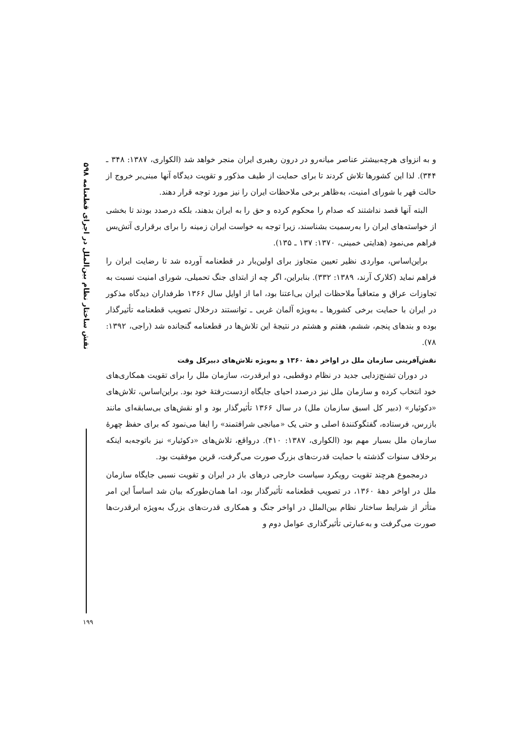نقش ساختار نظام بین‌الملل در اجرای قطعنامه ۵۹۸
و به انزوای هرچه‌بیشتر عناصر میانه‌رو در درون رهبری ایران منجر خواهد شد (الکواری، ۱۳۸۷: ۳۴۸ ـ ۳۴۴). لذا این کشورها تلاش کردند تا برای حمایت از طیف مذکور و تقویت دیدگاه آنها مبنی‌بر خروج از حالت قهر با شورای امنیت، به‌ظاهر برخی ملاحظات ایران را نیز مورد توجه قرار دهند.
البته آنها قصد نداشتند که صدام را محکوم کرده و حق را به ایران بدهند، بلکه درصدد بودند تا بخشی از خواسته‌های ایران را به‌رسمیت بشناسند، زیرا توجه به خواست ایران زمینه را برای برقراری آتش‌بس فراهم می‌نمود (هدایتی خمینی، ۱۳۷۰: ۱۳۷ ـ ۱۳۵).
براین‌اساس، مواردی نظیر تعیین متجاوز برای اولین‌بار در قطعنامه آورده شد تا رضایت ایران را فراهم نماید (کلارک آرند، ۱۳۸۹: ۳۳۲). بنابراین، اگر چه از ابتدای جنگ تحمیلی، شورای امنیت نسبت به تجاوزات عراق و متعاقباً ملاحظات ایران بی‌اعتنا بود، اما از اوایل سال ۱۳۶۶ طرفداران دیدگاه مذکور در ایران با حمایت برخی کشورها ـ به‌ویژه آلمان غربی ـ توانستند درخلال تصویب قطعنامه تأثیرگذار بوده و بندهای پنجم، ششم، هفتم و هشتم در نتیجهٔ این تلاش‌ها در قطعنامه گنجانده شد (راجی، ۱۳۹۲: ۷۸).
نقش‌آفرینی سازمان ملل در اواخر دههٔ ۱۳۶۰ و به‌ویژه تلاش‌های دبیرکل وقت
در دوران تشنج‌زدایی جدید در نظام دوقطبی، دو ابرقدرت، سازمان ملل را برای تقویت همکاری‌های خود انتخاب کرده و سازمان ملل نیز درصدد احیای جایگاه ازدست‌رفتهٔ خود بود. براین‌اساس، تلاش‌های «دکوئیار» (دبیر کل اسبق سازمان ملل) در سال ۱۳۶۶ تأثیرگذار بود و او نقش‌های بی‌سابقه‌ای مانند بازرس، فرستاده، گفتگوکنندهٔ اصلی و حتی یک «میانجی شرافتمند» را ایفا می‌نمود که برای حفظ چهرهٔ سازمان ملل بسیار مهم بود (الکواری، ۱۳۸۷: ۴۱۰). درواقع، تلاش‌های «دکوئیار» نیز باتوجه‌به اینکه برخلاف سنوات گذشته با حمایت قدرت‌های بزرگ صورت می‌گرفت، قرین موفقیت بود.
درمجموع هرچند تقویت رویکرد سیاست خارجی درهای باز در ایران و تقویت نسبی جایگاه سازمان ملل در اواخر دههٔ ۱۳۶۰، در تصویب قطعنامه تأثیرگذار بود، اما همان‌طورکه بیان شد اساساً این امر متأثر از شرایط ساختار نظام بین‌الملل در اواخر جنگ و همکاری قدرت‌های بزرگ به‌ویژه ابرقدرت‌ها صورت می‌گرفت و به‌عبارتی تأثیرگذاری عوامل دوم و
۱۹۹